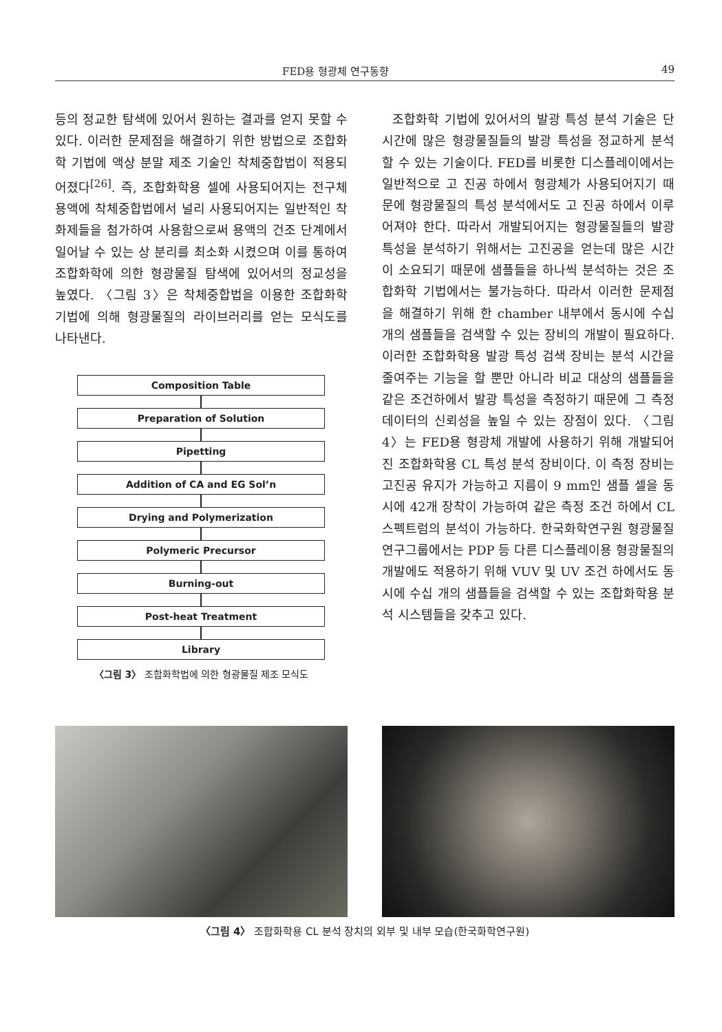FED용 형광체 연구동향 49
등의 정교한 탐색에 있어서 원하는 결과를 얻지 못할 수 있다. 이러한 문제점을 해결하기 위한 방법으로 조합화학 기법에 액상 분말 제조 기술인 착체중합법이 적용되어졌다<sup>[26]</sup>. 즉, 조합화학용 셀에 사용되어지는 전구체 용액에 착체중합법에서 널리 사용되어지는 일반적인 착화제들을 첨가하여 사용함으로써 용액의 건조 단계에서 일어날 수 있는 상 분리를 최소화 시켰으며 이를 통하여 조합화학에 의한 형광물질 탐색에 있어서의 정교성을 높였다. 〈그림 3〉은 착체중합법을 이용한 조합화학 기법에 의해 형광물질의 라이브러리를 얻는 모식도를 나타낸다.
Composition Table
Preparation of Solution
Pipetting
Addition of CA and EG Sol’n
Drying and Polymerization
Polymeric Precursor
Burning-out
Post-heat Treatment
Library
〈그림 3〉 조합화학법에 의한 형광물질 제조 모식도
조합화학 기법에 있어서의 발광 특성 분석 기술은 단시간에 많은 형광물질들의 발광 특성을 정교하게 분석할 수 있는 기술이다. FED를 비롯한 디스플레이에서는 일반적으로 고 진공 하에서 형광체가 사용되어지기 때문에 형광물질의 특성 분석에서도 고 진공 하에서 이루어져야 한다. 따라서 개발되어지는 형광물질들의 발광 특성을 분석하기 위해서는 고진공을 얻는데 많은 시간이 소요되기 때문에 샘플들을 하나씩 분석하는 것은 조합화학 기법에서는 불가능하다. 따라서 이러한 문제점을 해결하기 위해 한 chamber 내부에서 동시에 수십 개의 샘플들을 검색할 수 있는 장비의 개발이 필요하다. 이러한 조합화학용 발광 특성 검색 장비는 분석 시간을 줄여주는 기능을 할 뿐만 아니라 비교 대상의 샘플들을 같은 조건하에서 발광 특성을 측정하기 때문에 그 측정 데이터의 신뢰성을 높일 수 있는 장점이 있다. 〈그림 4〉는 FED용 형광체 개발에 사용하기 위해 개발되어진 조합화학용 CL 특성 분석 장비이다. 이 측정 장비는 고진공 유지가 가능하고 지름이 9 mm인 샘플 셀을 동시에 42개 장착이 가능하여 같은 측정 조건 하에서 CL 스펙트럼의 분석이 가능하다. 한국화학연구원 형광물질 연구그룹에서는 PDP 등 다른 디스플레이용 형광물질의 개발에도 적용하기 위해 VUV 및 UV 조건 하에서도 동시에 수십 개의 샘플들을 검색할 수 있는 조합화학용 분석 시스템들을 갖추고 있다.
〈그림 4〉 조합화학용 CL 분석 장치의 외부 및 내부 모습(한국화학연구원)